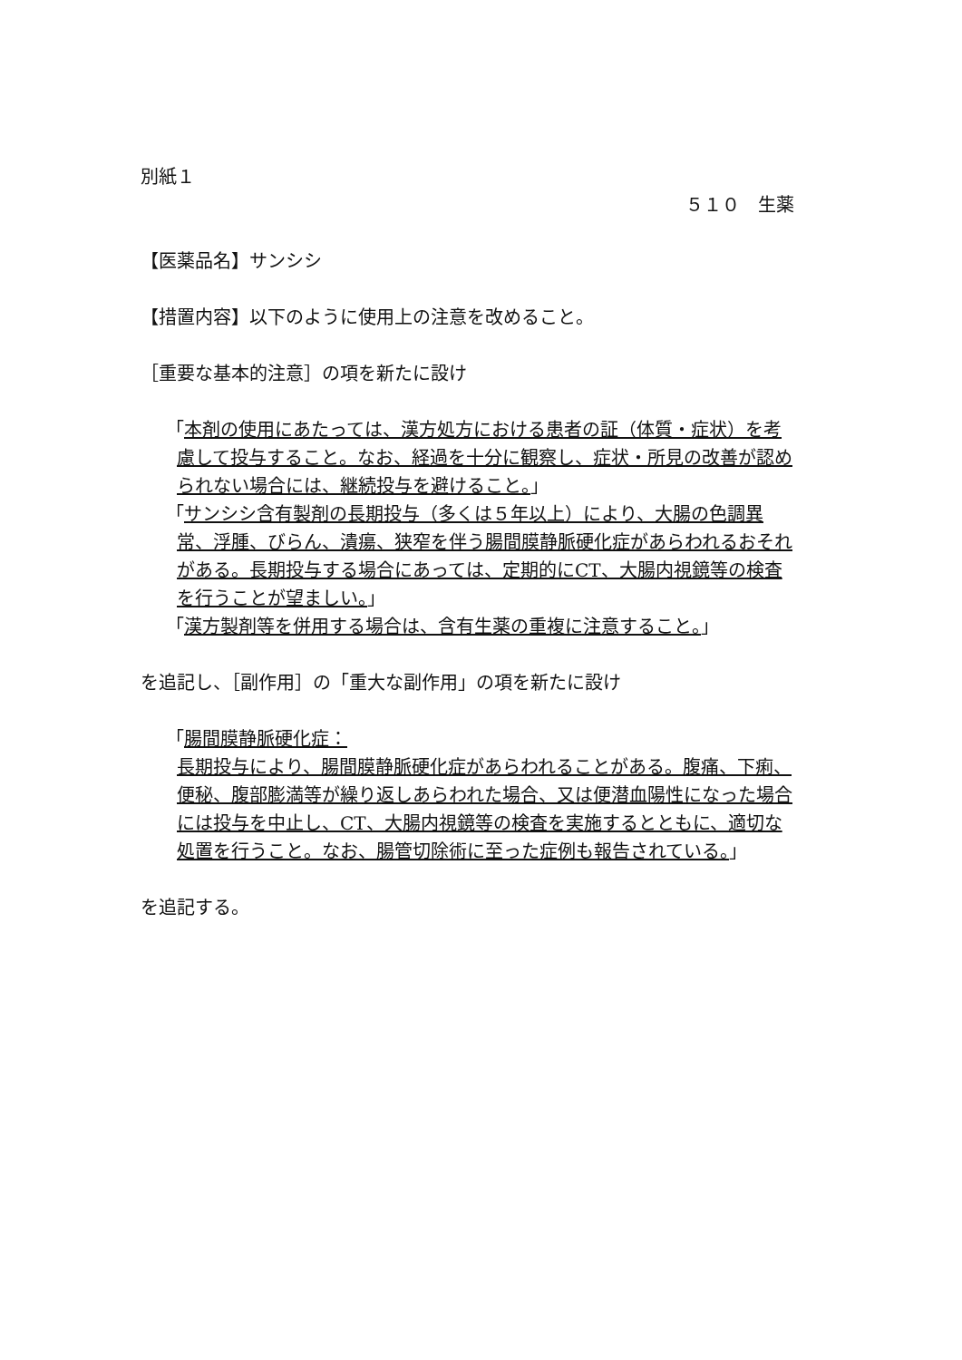別紙１
５１０　生薬
【医薬品名】サンシシ
【措置内容】以下のように使用上の注意を改めること。
［重要な基本的注意］の項を新たに設け
「本剤の使用にあたっては、漢方処方における患者の証（体質・症状）を考慮して投与すること。なお、経過を十分に観察し、症状・所見の改善が認められない場合には、継続投与を避けること。」
「サンシシ含有製剤の長期投与（多くは５年以上）により、大腸の色調異常、浮腫、びらん、潰瘍、狭窄を伴う腸間膜静脈硬化症があらわれるおそれがある。長期投与する場合にあっては、定期的にCT、大腸内視鏡等の検査を行うことが望ましい。」
「漢方製剤等を併用する場合は、含有生薬の重複に注意すること。」
を追記し、［副作用］の「重大な副作用」の項を新たに設け
「腸間膜静脈硬化症：
長期投与により、腸間膜静脈硬化症があらわれることがある。腹痛、下痢、便秘、腹部膨満等が繰り返しあらわれた場合、又は便潜血陽性になった場合には投与を中止し、CT、大腸内視鏡等の検査を実施するとともに、適切な処置を行うこと。なお、腸管切除術に至った症例も報告されている。」
を追記する。